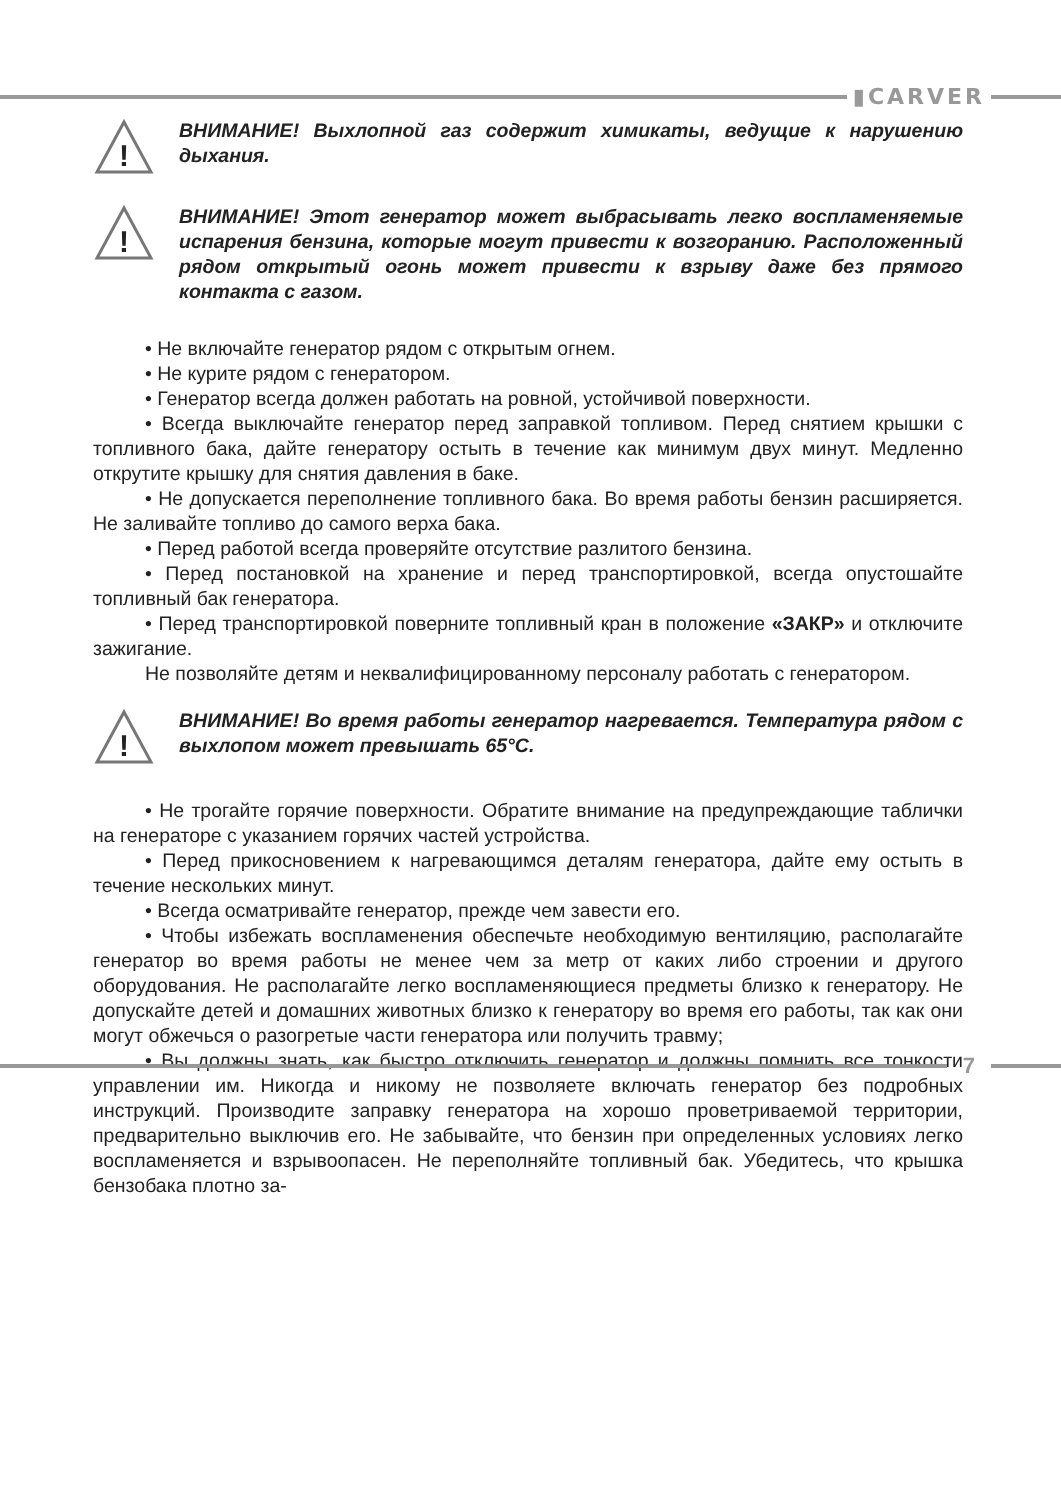▮CARVER
!
ВНИМАНИЕ! Выхлопной газ содержит химикаты, ведущие к нарушению дыхания.
!
ВНИМАНИЕ! Этот генератор может выбрасывать легко воспламеняемые испарения бензина, которые могут привести к возгоранию. Расположенный рядом открытый огонь может привести к взрыву даже без прямого контакта с газом.
• Не включайте генератор рядом с открытым огнем.
• Не курите рядом с генератором.
• Генератор всегда должен работать на ровной, устойчивой поверхности.
• Всегда выключайте генератор перед заправкой топливом. Перед снятием крышки с топливного бака, дайте генератору остыть в течение как минимум двух минут. Медленно открутите крышку для снятия давления в баке.
• Не допускается переполнение топливного бака. Во время работы бензин расширяется. Не заливайте топливо до самого верха бака.
• Перед работой всегда проверяйте отсутствие разлитого бензина.
• Перед постановкой на хранение и перед транспортировкой, всегда опустошайте топливный бак генератора.
• Перед транспортировкой поверните топливный кран в положение «ЗАКР» и отключите зажигание.
Не позволяйте детям и неквалифицированному персоналу работать с генератором.
!
ВНИМАНИЕ! Во время работы генератор нагревается. Температура рядом с выхлопом может превышать 65°С.
• Не трогайте горячие поверхности. Обратите внимание на предупреждающие таблички на генераторе с указанием горячих частей устройства.
• Перед прикосновением к нагревающимся деталям генератора, дайте ему остыть в течение нескольких минут.
• Всегда осматривайте генератор, прежде чем завести его.
• Чтобы избежать воспламенения обеспечьте необходимую вентиляцию, располагайте генератор во время работы не менее чем за метр от каких либо строении и другого оборудования. Не располагайте легко воспламеняющиеся предметы близко к генератору. Не допускайте детей и домашних животных близко к генератору во время его работы, так как они могут обжечься о разогретые части генератора или получить травму;
• Вы должны знать, как быстро отключить генератор и должны помнить все тонкости управлении им. Никогда и никому не позволяете включать генератор без подробных инструкций. Производите заправку генератора на хорошо проветриваемой территории, предварительно выключив его. Не забывайте, что бензин при определенных условиях легко воспламеняется и взрывоопасен. Не переполняйте топливный бак. Убедитесь, что крышка бензобака плотно за-
7